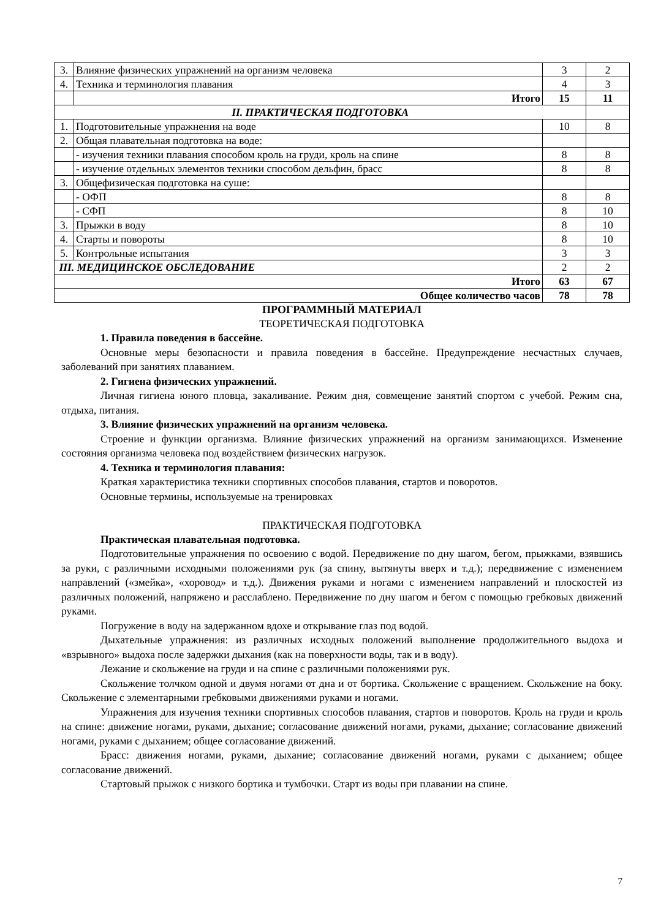| 3. | Влияние физических упражнений на организм человека | 3 | 2 |
| 4. | Техника и терминология плавания | 4 | 3 |
| | Итого | 15 | 11 |
| II. ПРАКТИЧЕСКАЯ ПОДГОТОВКА | | | |
| 1. | Подготовительные упражнения на воде | 10 | 8 |
| 2. | Общая плавательная подготовка на воде: | | |
| | - изучения техники плавания способом кроль на груди, кроль на спине | 8 | 8 |
| | - изучение отдельных элементов техники способом дельфин, брасс | 8 | 8 |
| 3. | Общефизическая подготовка на суше: | | |
| | - ОФП | 8 | 8 |
| | - СФП | 8 | 10 |
| 3. | Прыжки в воду | 8 | 10 |
| 4. | Старты и повороты | 8 | 10 |
| 5. | Контрольные испытания | 3 | 3 |
| III. МЕДИЦИНСКОЕ ОБСЛЕДОВАНИЕ | | 2 | 2 |
| Итого | | 63 | 67 |
| Общее количество часов | | 78 | 78 |
ПРОГРАММНЫЙ МАТЕРИАЛ
ТЕОРЕТИЧЕСКАЯ ПОДГОТОВКА
1. Правила поведения в бассейне.
Основные меры безопасности и правила поведения в бассейне. Предупреждение несчастных случаев, заболеваний при занятиях плаванием.
2. Гигиена физических упражнений.
Личная гигиена юного пловца, закаливание. Режим дня, совмещение занятий спортом с учебой. Режим сна, отдыха, питания.
3. Влияние физических упражнений на организм человека.
Строение и функции организма. Влияние физических упражнений на организм занимающихся. Изменение состояния организма человека под воздействием физических нагрузок.
4. Техника и терминология плавания:
Краткая характеристика техники спортивных способов плавания, стартов и поворотов.
Основные термины, используемые на тренировках
ПРАКТИЧЕСКАЯ ПОДГОТОВКА
Практическая плавательная подготовка.
Подготовительные упражнения по освоению с водой. Передвижение по дну шагом, бегом, прыжками, взявшись за руки, с различными исходными положениями рук (за спину, вытянуты вверх и т.д.); передвижение с изменением направлений («змейка», «хоровод» и т.д.). Движения руками и ногами с изменением направлений и плоскостей из различных положений, напряжено и расслаблено. Передвижение по дну шагом и бегом с помощью гребковых движений руками.
Погружение в воду на задержанном вдохе и открывание глаз под водой.
Дыхательные упражнения: из различных исходных положений выполнение продолжительного выдоха и «взрывного» выдоха после задержки дыхания (как на поверхности воды, так и в воду).
Лежание и скольжение на груди и на спине с различными положениями рук.
Скольжение толчком одной и двумя ногами от дна и от бортика. Скольжение с вращением. Скольжение на боку. Скольжение с элементарными гребковыми движениями руками и ногами.
Упражнения для изучения техники спортивных способов плавания, стартов и поворотов. Кроль на груди и кроль на спине: движение ногами, руками, дыхание; согласование движений ногами, руками, дыхание; согласование движений ногами, руками с дыханием; общее согласование движений.
Брасс: движения ногами, руками, дыхание; согласование движений ногами, руками с дыханием; общее согласование движений.
Стартовый прыжок с низкого бортика и тумбочки. Старт из воды при плавании на спине.
7